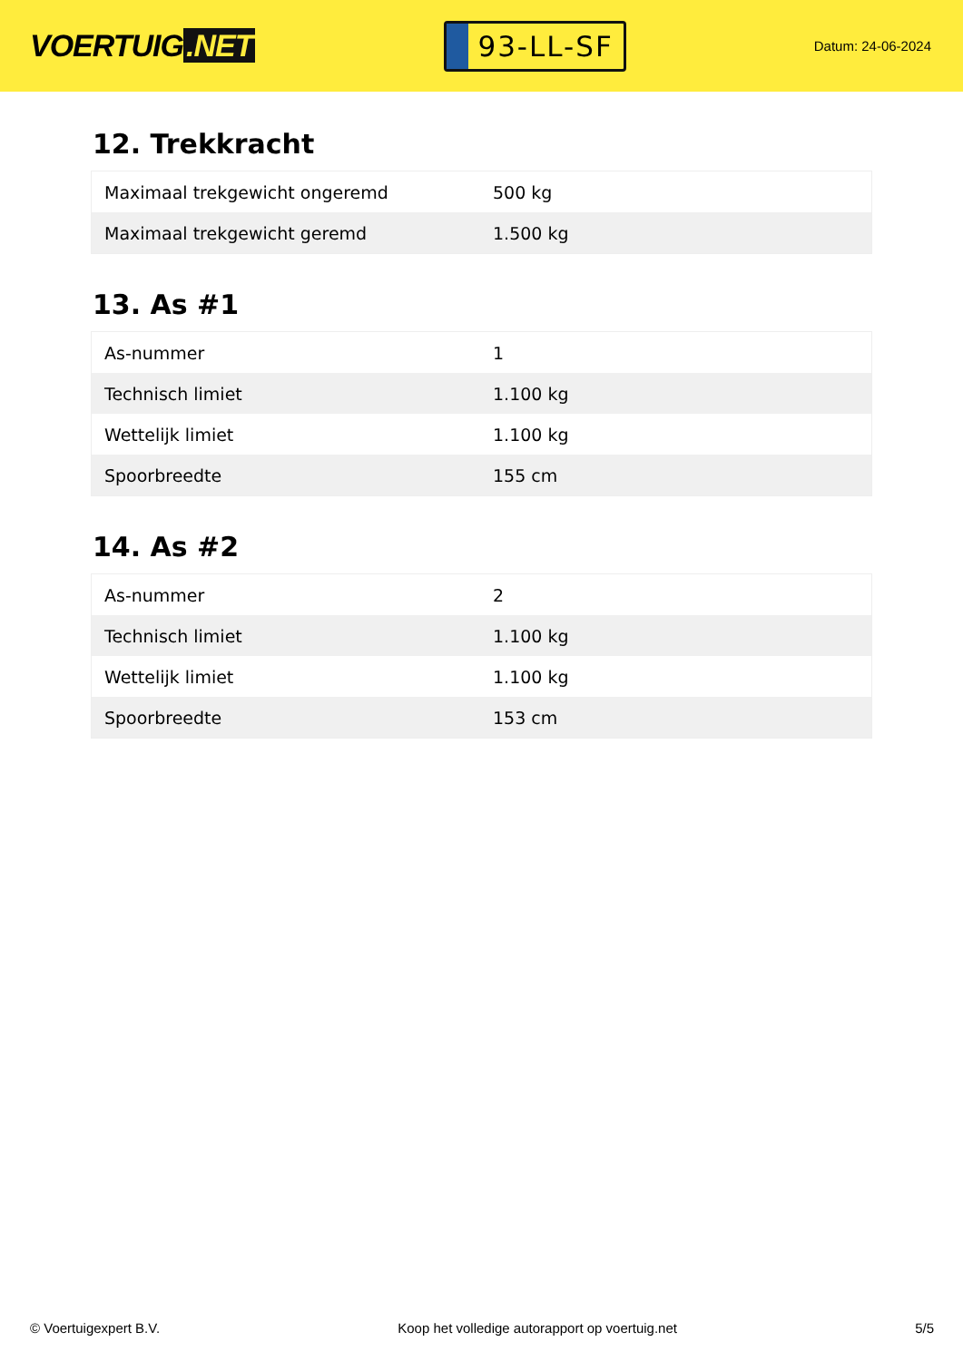VOERTUIG.NET
93-LL-SF
Datum: 24-06-2024
12. Trekkracht
| Maximaal trekgewicht ongeremd | 500 kg |
| Maximaal trekgewicht geremd | 1.500 kg |
13. As #1
| As-nummer | 1 |
| Technisch limiet | 1.100 kg |
| Wettelijk limiet | 1.100 kg |
| Spoorbreedte | 155 cm |
14. As #2
| As-nummer | 2 |
| Technisch limiet | 1.100 kg |
| Wettelijk limiet | 1.100 kg |
| Spoorbreedte | 153 cm |
© Voertuigexpert B.V. Koop het volledige autorapport op voertuig.net 5/5